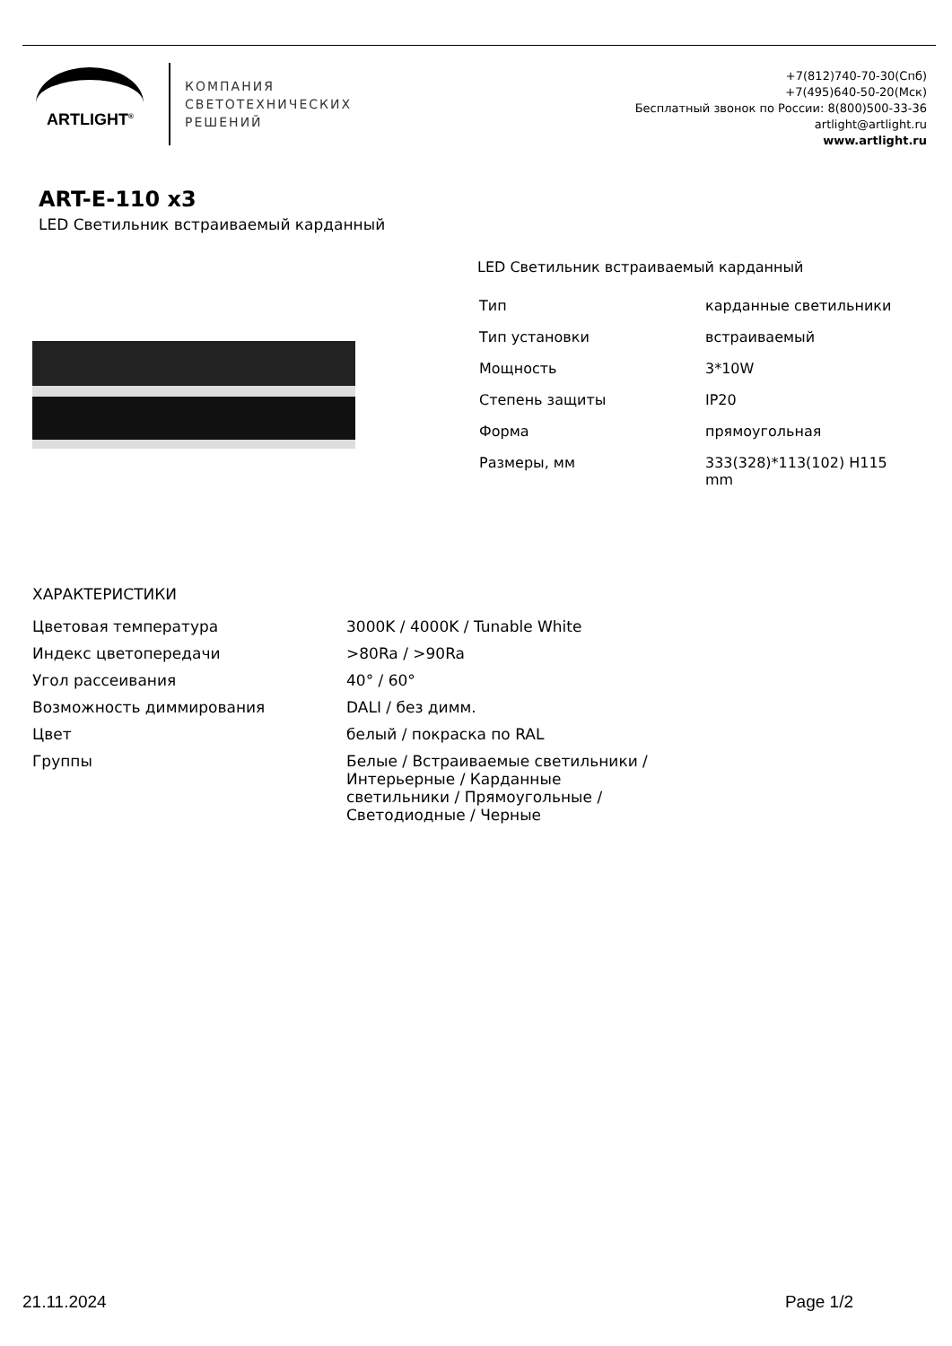ARTLIGHT<sup>®</sup>
КОМПАНИЯ
СВЕТОТЕХНИЧЕСКИХ
РЕШЕНИЙ
+7(812)740-70-30(Спб)
+7(495)640-50-20(Мск)
Бесплатный звонок по России: 8(800)500-33-36
artlight@artlight.ru
www.artlight.ru
ART-E-110 x3
LED Светильник встраиваемый карданный
LED Светильник встраиваемый карданный
| Тип | карданные светильники |
| Тип установки | встраиваемый |
| Мощность | 3*10W |
| Степень защиты | IP20 |
| Форма | прямоугольная |
| Размеры, мм | 333(328)*113(102) H115 mm |
ХАРАКТЕРИСТИКИ
| Цветовая температура | 3000K / 4000K / Tunable White |
| Индекс цветопередачи | >80Ra / >90Ra |
| Угол рассеивания | 40° / 60° |
| Возможность диммирования | DALI / без димм. |
| Цвет | белый / покраска по RAL |
| Группы | Белые / Встраиваемые светильники / Интерьерные / Карданные светильники / Прямоугольные / Светодиодные / Черные |
21.11.2024 Page 1/2